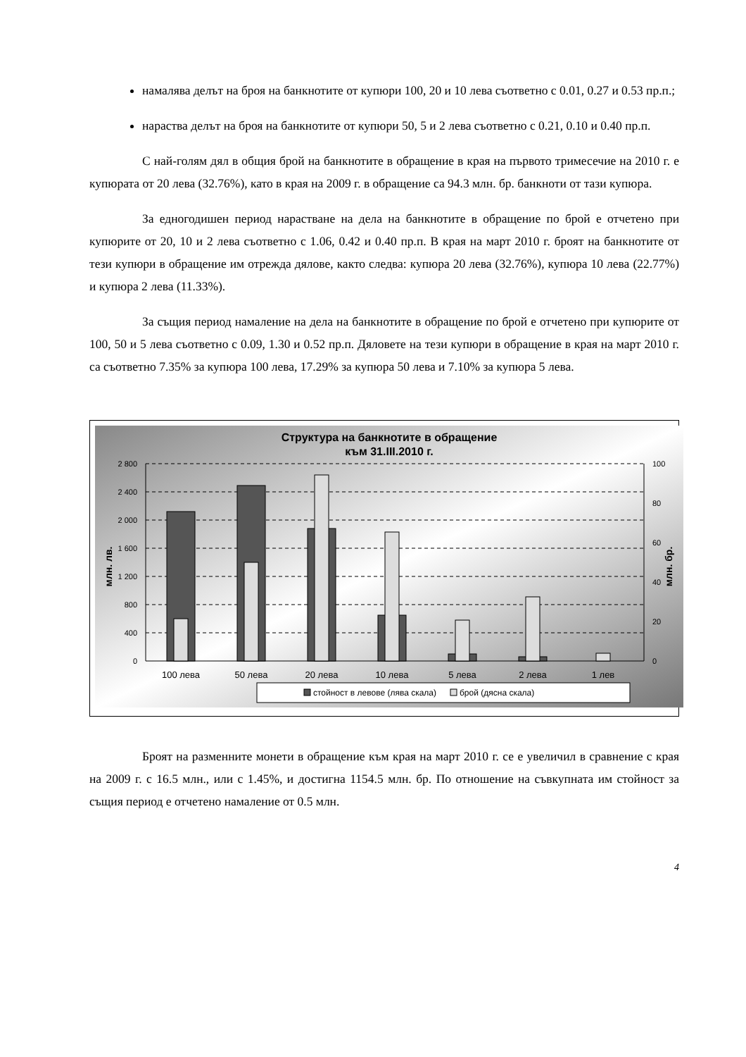намалява делът на броя на банкнотите от купюри 100, 20 и 10 лева съответно с 0.01, 0.27 и 0.53 пр.п.;
нараства делът на броя на банкнотите от купюри 50, 5 и 2 лева съответно с 0.21, 0.10 и 0.40 пр.п.
С най-голям дял в общия брой на банкнотите в обращение в края на първото тримесечие на 2010 г. е купюрата от 20 лева (32.76%), като в края на 2009 г. в обращение са 94.3 млн. бр. банкноти от тази купюра.
За едногодишен период нарастване на дела на банкнотите в обращение по брой е отчетено при купюрите от 20, 10 и 2 лева съответно с 1.06, 0.42 и 0.40 пр.п. В края на март 2010 г. броят на банкнотите от тези купюри в обращение им отрежда дялове, както следва: купюра 20 лева (32.76%), купюра 10 лева (22.77%) и купюра 2 лева (11.33%).
За същия период намаление на дела на банкнотите в обращение по брой е отчетено при купюрите от 100, 50 и 5 лева съответно с 0.09, 1.30 и 0.52 пр.п. Дяловете на тези купюри в обращение в края на март 2010 г. са съответно 7.35% за купюра 100 лева, 17.29% за купюра 50 лева и 7.10% за купюра 5 лева.
Структура на банкнотите в обращение
към 31.III.2010 г.
2 800
2 400
2 000
1 600
1 200
800
400
0
100
80
60
40
20
0
млн. лв.
млн. бр.
100 лева
50 лева
20 лева
10 лева
5 лева
2 лева
1 лев
стойност в левове (лява скала)
брой (дясна скала)
Броят на разменните монети в обращение към края на март 2010 г. се е увеличил в сравнение с края на 2009 г. с 16.5 млн., или с 1.45%, и достигна 1154.5 млн. бр. По отношение на съвкупната им стойност за същия период е отчетено намаление от 0.5 млн.
4